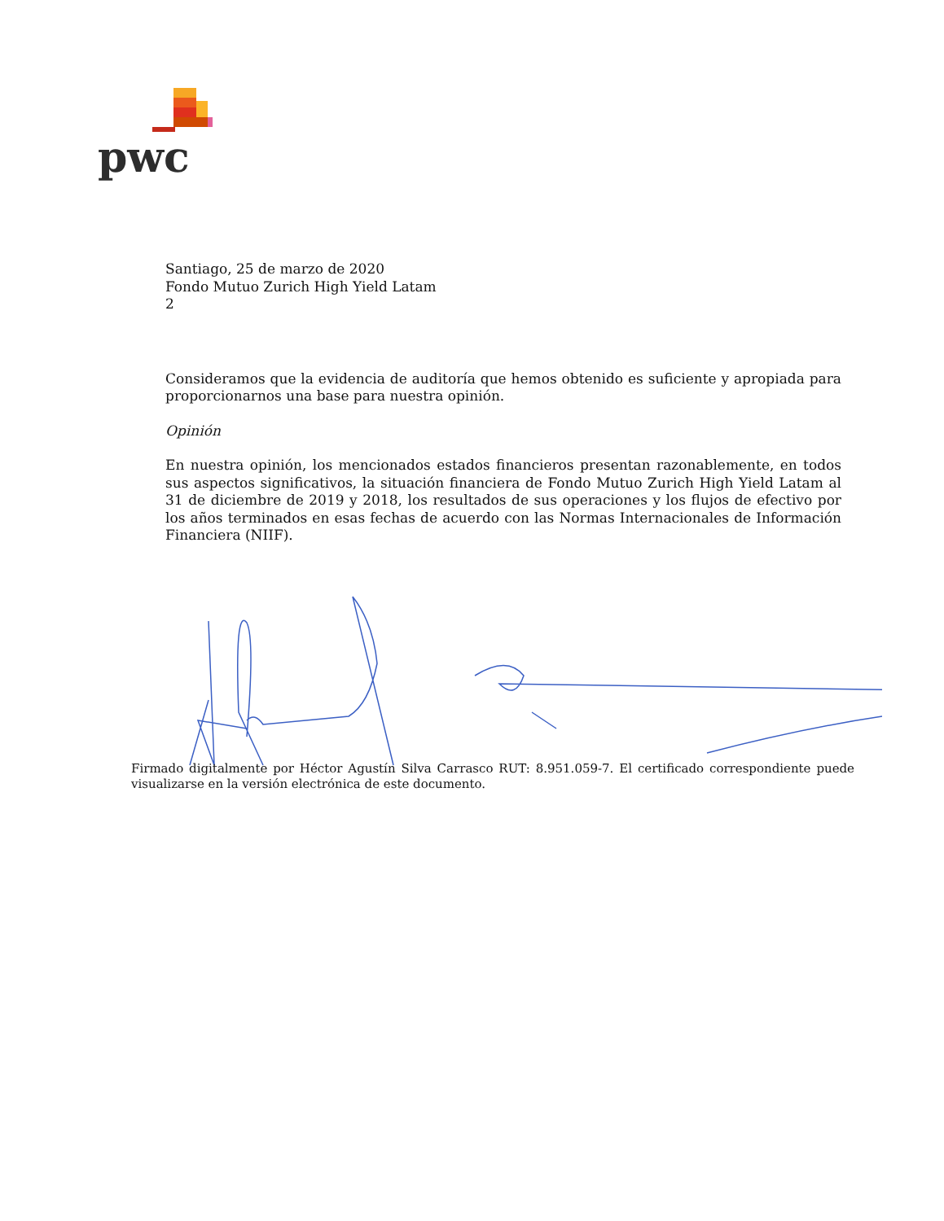pwc
Santiago, 25 de marzo de 2020
Fondo Mutuo Zurich High Yield Latam
2
Consideramos que la evidencia de auditoría que hemos obtenido es suficiente y apropiada para proporcionarnos una base para nuestra opinión.
Opinión
En nuestra opinión, los mencionados estados financieros presentan razonablemente, en todos sus aspectos significativos, la situación financiera de Fondo Mutuo Zurich High Yield Latam al 31 de diciembre de 2019 y 2018, los resultados de sus operaciones y los flujos de efectivo por los años terminados en esas fechas de acuerdo con las Normas Internacionales de Información Financiera (NIIF).
Firmado digitalmente por Héctor Agustín Silva Carrasco RUT: 8.951.059-7. El certificado correspondiente puede visualizarse en la versión electrónica de este documento.